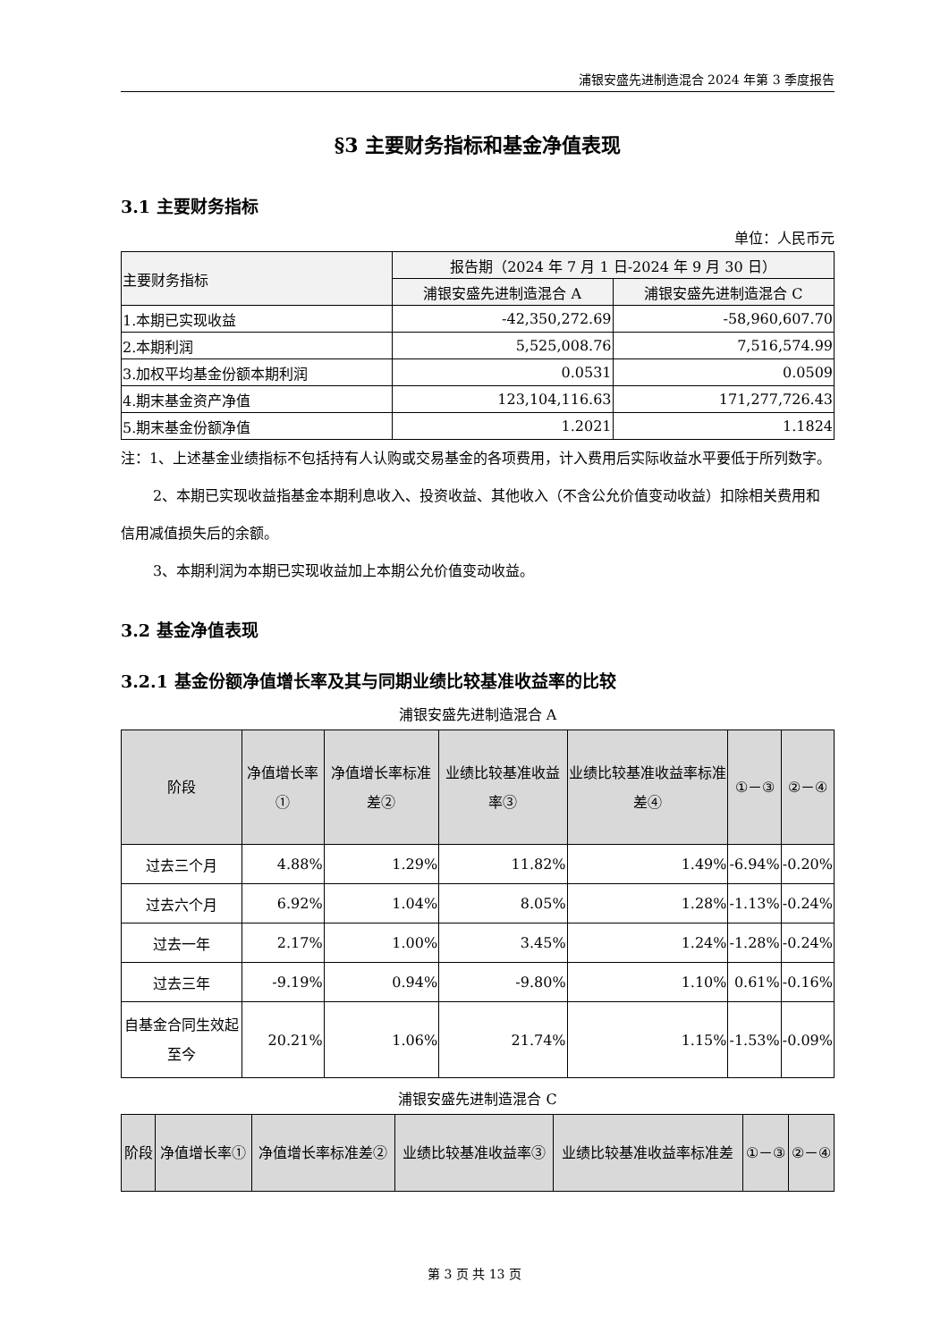浦银安盛先进制造混合 2024 年第 3 季度报告
§3 主要财务指标和基金净值表现
3.1 主要财务指标
单位：人民币元
| 主要财务指标 | 报告期（2024 年 7 月 1 日-2024 年 9 月 30 日） | |
| --- | --- | --- |
| | 浦银安盛先进制造混合 A | 浦银安盛先进制造混合 C |
| 1.本期已实现收益 | -42,350,272.69 | -58,960,607.70 |
| 2.本期利润 | 5,525,008.76 | 7,516,574.99 |
| 3.加权平均基金份额本期利润 | 0.0531 | 0.0509 |
| 4.期末基金资产净值 | 123,104,116.63 | 171,277,726.43 |
| 5.期末基金份额净值 | 1.2021 | 1.1824 |
注：1、上述基金业绩指标不包括持有人认购或交易基金的各项费用，计入费用后实际收益水平要低于所列数字。
2、本期已实现收益指基金本期利息收入、投资收益、其他收入（不含公允价值变动收益）扣除相关费用和信用减值损失后的余额。
3、本期利润为本期已实现收益加上本期公允价值变动收益。
3.2 基金净值表现
3.2.1 基金份额净值增长率及其与同期业绩比较基准收益率的比较
浦银安盛先进制造混合 A
| 阶段 | 净值增长率① | 净值增长率标准差② | 业绩比较基准收益率③ | 业绩比较基准收益率标准差④ | ①－③ | ②－④ |
| --- | --- | --- | --- | --- | --- | --- |
| 过去三个月 | 4.88% | 1.29% | 11.82% | 1.49% | -6.94% | -0.20% |
| 过去六个月 | 6.92% | 1.04% | 8.05% | 1.28% | -1.13% | -0.24% |
| 过去一年 | 2.17% | 1.00% | 3.45% | 1.24% | -1.28% | -0.24% |
| 过去三年 | -9.19% | 0.94% | -9.80% | 1.10% | 0.61% | -0.16% |
| 自基金合同生效起至今 | 20.21% | 1.06% | 21.74% | 1.15% | -1.53% | -0.09% |
浦银安盛先进制造混合 C
| 阶段 | 净值增长率① | 净值增长率标准差② | 业绩比较基准收益率③ | 业绩比较基准收益率标准差 | ①－③ | ②－④ |
| --- | --- | --- | --- | --- | --- | --- |
第 3 页 共 13 页